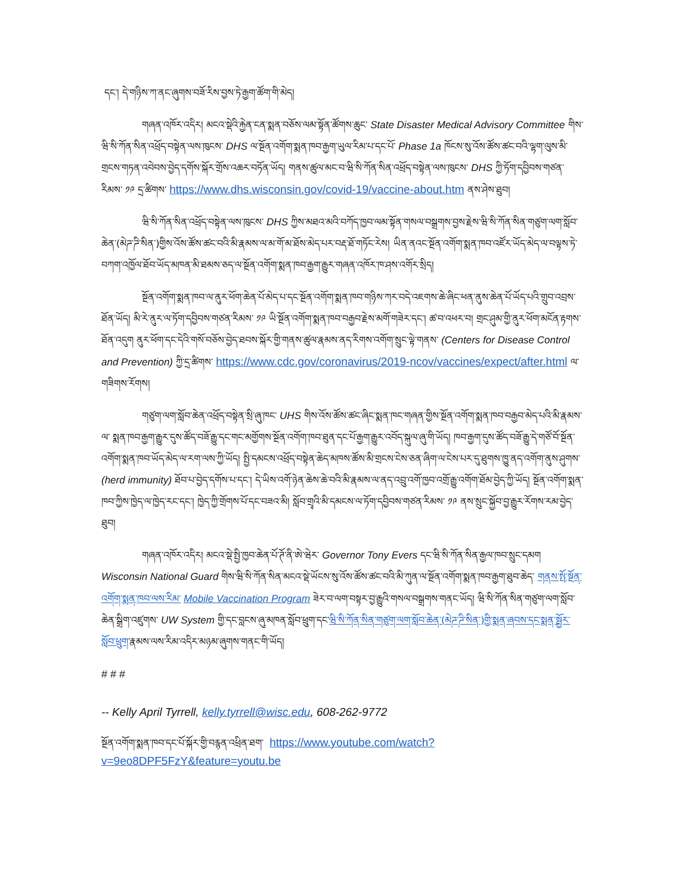དང་། དེ་གཉིས་ཀ་ནང་ཞུགས་བཟོ་རིས་བྱས་ཏེ་རྒྱག་ཚོག་གི་མེད།
གཞན་འཁོར་འདིར། མངའ་སྡེའི་རྐྱེན་ངན་སྨན་བཅོས་ལམ་སྟོན་ཚོགས་ཆུང་ State Disaster Medical Advisory Committee གིས་ཝི་སི་ཀོན་སིན་འཕྲོད་བསྟེན་ལས་ཁུངས་ DHS ལ་སྔོན་འགོག་སྨན་ཁབ་རྒྱག་ཡུལ་རིམ་པ་དང་པོ་ Phase 1a ཁོངས་སུ་འོས་ཚོས་ཚང་བའི་ལྷག་ལུས་མི་གྲངས་གཏན་འབེབས་བྱེད་དགོས་སྐོར་གྲོས་འཆར་བཏོན་ཡོད། གནས་ཚུལ་མང་བ་ཝི་སི་ཀོན་སིན་འཕྲོད་བསྟེན་ལས་ཁུངས་ DHS ཀྱི་ཏོག་དབྱིབས་གཙན་རིམས་ ༡༩ དྲ་ཚིགས་ https://www.dhs.wisconsin.gov/covid-19/vaccine-about.htm ནས་ཤེས་ཐུབ།
ཝི་སི་ཀོན་སིན་འཕྲོད་བསྟེན་ལས་ཁུངས་ DHS ཀྱིས་མཐའ་མའི་བཀོད་ཁྱབ་ལམ་སྟོན་གསལ་བསྒྲགས་བྱས་རྗེས་ཝི་སི་ཀོན་སིན་གཙུག་ལག་སློབ་ཆེན་(མེཌ་ཌི་སིན་)གྱིས་འོས་ཚོས་ཚང་བའི་མི་རྣམས་ལ་མ་གོ་མ་ཐོས་མེད་པར་བརྡ་ཐོ་གཏོང་རེས། ཡིན་ནའང་སྔོན་འགོག་སྨན་ཁབ་འཛོར་ཡོད་མེད་ལ་བལྟས་ཏེ་བཀག་འཁྱོལ་ཐོབ་ཡོད་མཁན་མི་ཐམས་ཅད་ལ་སྔོན་འགོག་སྨན་ཁབ་རྒྱག་རྒྱུར་གཞན་འཁོར་ཁ་ཤས་འགོར་སྲིད།
སྔོན་འགོག་སྨན་ཁབ་ལ་ནུར་ཕོག་ཆེན་པོ་མེད་པ་དང་སྔོན་འགོག་སྨན་ཁབ་གཉིས་ཀར་བདེ་འཇགས་ཆེ་ཞིང་ཕན་ནུས་ཆེན་པོ་ཡོད་པའི་གྲུབ་འབྲས་ཐོན་ཡོད། མི་རེ་ནུར་ལ་ཏོག་དབྱིབས་གཙན་རིམས་ ༡༩ ཡི་སྔོན་འགོག་སྨན་ཁབ་བརྒྱབ་རྗེས་མགོ་གཟེར་དང་། ཚ་བ་འཕར་བ། གྲང་ཤུམ་གྱི་ནུར་ཕོག་མངོན་རྟགས་ཐོན་འདུག ནུར་ཕོག་དང་དེའི་གསོ་བཅོས་བྱེད་ཐབས་སྐོར་གྱི་གནས་ཚུལ་རྣམས་ནད་རིགས་འགོག་སྲུང་ལྟེ་གནས་ (Centers for Disease Control and Prevention) ཀྱི་དྲ་ཚིགས་ https://www.cdc.gov/coronavirus/2019-ncov/vaccines/expect/after.html ལ་གཟིགས་རོགས།
གཙུག་ལག་སློབ་ཆེན་འཕྲོད་བསྟེན་སྲི་ཞུ་ཁང་ UHS གིས་འོས་ཚོས་ཚང་ཞིང་སྨན་ཁང་གཞན་གྱིས་སྔོན་འགོག་སྨན་ཁབ་བརྒྱབ་མེད་པའི་མི་རྣམས་ལ་ སྨན་ཁབ་རྒྱག་རྒྱུར་དུས་ཚོད་བཟོ་རྒྱུ་དང་གང་མགྱོགས་སྔོན་འགོག་ཁབ་ཐུན་དང་པོ་རྒྱག་རྒྱུར་འབོད་སྐུལ་ཞུ་གི་ཡོད། ཁབ་རྒྱག་དུས་ཚོད་བཟོ་རྒྱུ་དེ་གཙོ་བོ་སྔོན་འགོག་སྨན་ཁབ་ཡོད་མེད་ལ་རག་ལས་ཀྱི་ཡོད། སྤྱི་དམངས་འཕྲོད་བསྟེན་ཆེད་མཁས་ཚོས་མི་གྲངས་ངེས་ཅན་ཞིག་ལ་ངེས་པར་དུ་ཐུགས་ཁྱུ་ནད་འགོག་ནུས་ཤུགས་ (herd immunity) ཐོབ་པ་བྱེད་དགོས་པ་དང་། དེ་ཡིས་འགོ་ཉེན་ཆེས་ཆེ་བའི་མི་རྣམས་ལ་ནད་འབྲུ་འགོ་ཁྱབ་འགྲོ་རྒྱུ་འགོག་ཐོམ་བྱེད་ཀྱི་ཡོད། སྔོན་འགོག་སྨན་ཁབ་ཀྱིས་ཁྱེད་ལ་ཁྱེད་རང་དང་། ཁྱེད་ཀྱི་གྲོགས་པོ་དང་བཟའ་མི། སློབ་གྲྭའི་མི་དམངས་ལ་ཏོག་དབྱིབས་གཙན་རིམས་ ༡༩ ནས་སྲུང་སྐྱོབ་བྱ་རྒྱུར་རོགས་རམ་བྱེད་ཐུབ།
གཞན་འཁོར་འདིར། མངའ་སྡེ་སྤྱི་ཁྱབ་ཆེན་པོ་ཊོ་ནི་ཨེ་ཝེར་ Governor Tony Evers དང་ཝི་སི་ཀོན་སིན་རྒྱལ་ཁབ་སྲུང་དམག Wisconsin National Guard གིས་ཝི་སི་ཀོན་སིན་མངའ་སྡེ་ཡོངས་སུ་འོས་ཚོས་ཚང་བའི་མི་ཀུན་ལ་སྔོན་འགོག་སྨན་ཁབ་རྒྱག་ཐུབ་ཆེད་ གནས་སྤོ་སྔོན་འགོག་སྨན་ཁབ་ལས་རིམ་ Mobile Vaccination Program ཟེར་བ་ལག་བསྟར་བྱ་རྒྱུའི་གསལ་བསྒྲགས་གནང་ཡོད། ཝི་སི་ཀོན་སིན་གཙུག་ལག་སློབ་ཆེན་སྒྲིག་འཛུགས་ UW System གྱི་དང་བླངས་ཞུ་མཁན་སློབ་ཕྲུག་དང་ཝི་སི་ཀོན་སིན་གཙུག་ལག་སློབ་ཆེན་(མེཌ་ཌི་སིན་)གྱི་སྨན་ཞབས་དང་སྨན་སྦྱོར་སློབ་ཕྲུག་རྣམས་ལས་རིམ་འདིར་མཉམ་ཞུགས་གནང་གི་ཡོད།
# # #
-- Kelly April Tyrrell, kelly.tyrrell@wisc.edu, 608-262-9772
སྔོན་འགོག་སྨན་ཁབ་དང་པོ་སྐོར་གྱི་བརྙན་འཕྲིན་ཐག་ https://www.youtube.com/watch?v=9eo8DPF5FzY&feature=youtu.be